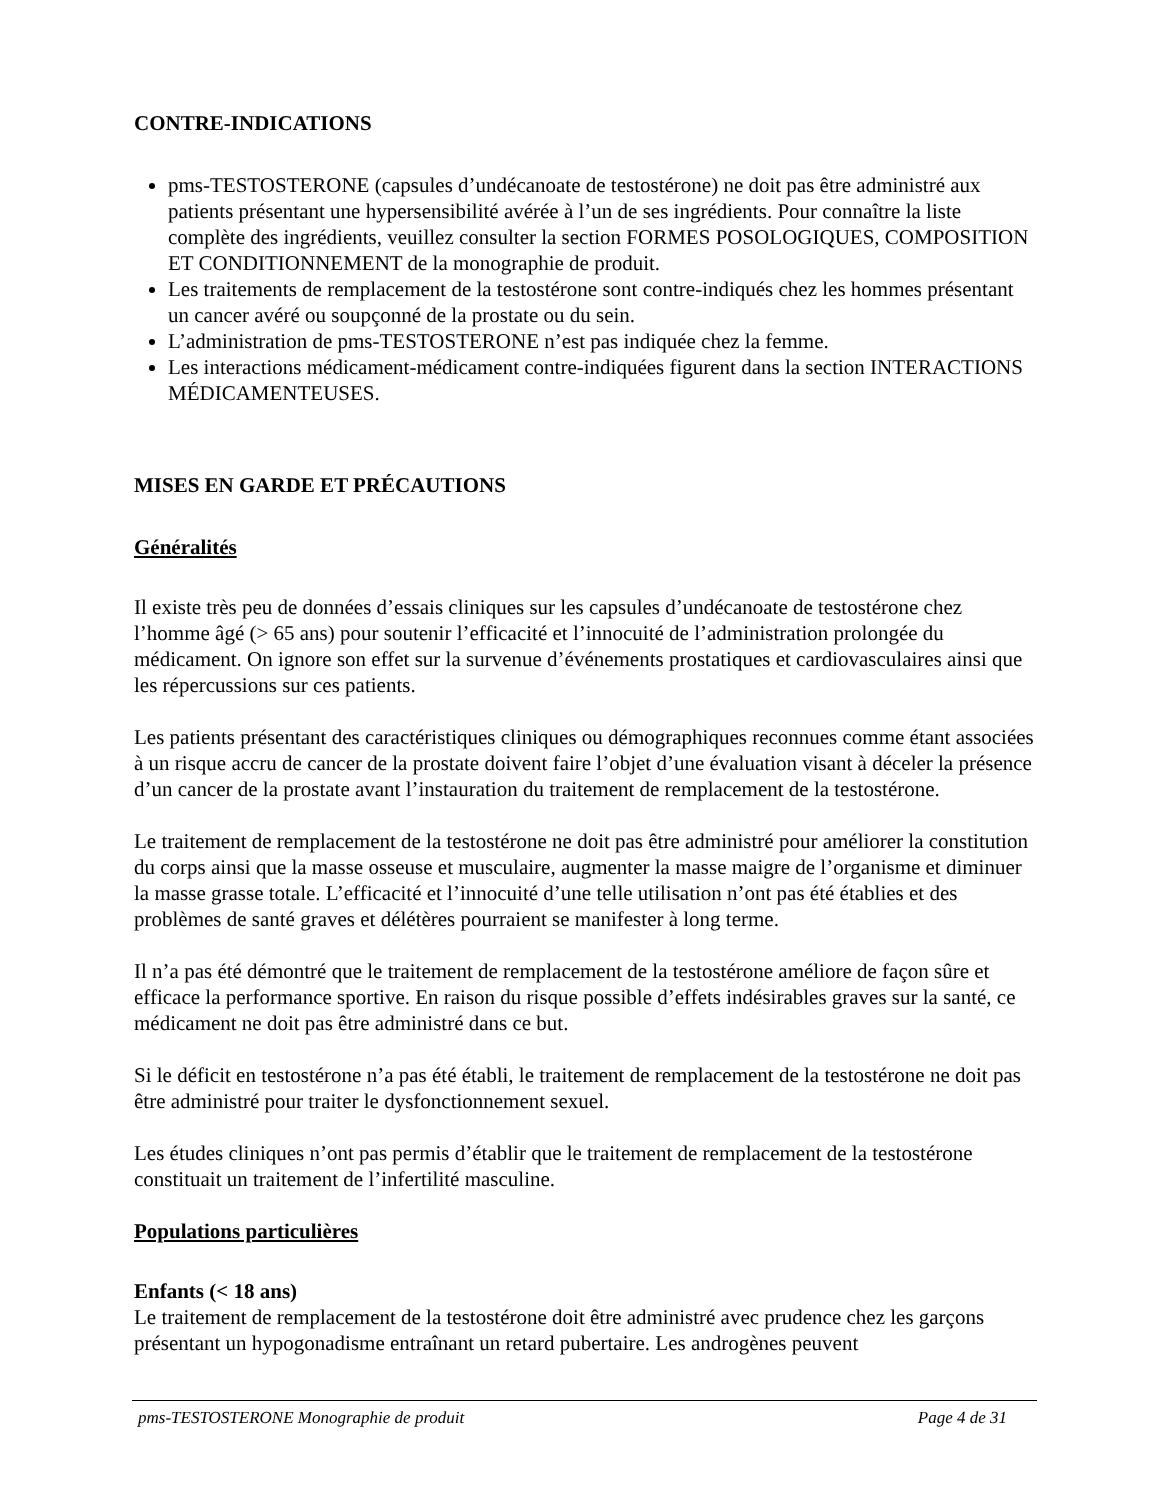CONTRE-INDICATIONS
pms-TESTOSTERONE (capsules d’undécanoate de testostérone) ne doit pas être administré aux patients présentant une hypersensibilité avérée à l’un de ses ingrédients. Pour connaître la liste complète des ingrédients, veuillez consulter la section FORMES POSOLOGIQUES, COMPOSITION ET CONDITIONNEMENT de la monographie de produit.
Les traitements de remplacement de la testostérone sont contre-indiqués chez les hommes présentant un cancer avéré ou soupçonné de la prostate ou du sein.
L’administration de pms-TESTOSTERONE n’est pas indiquée chez la femme.
Les interactions médicament-médicament contre-indiquées figurent dans la section INTERACTIONS MÉDICAMENTEUSES.
MISES EN GARDE ET PRÉCAUTIONS
Généralités
Il existe très peu de données d’essais cliniques sur les capsules d’undécanoate de testostérone chez l’homme âgé (> 65 ans) pour soutenir l’efficacité et l’innocuité de l’administration prolongée du médicament. On ignore son effet sur la survenue d’événements prostatiques et cardiovasculaires ainsi que les répercussions sur ces patients.
Les patients présentant des caractéristiques cliniques ou démographiques reconnues comme étant associées à un risque accru de cancer de la prostate doivent faire l’objet d’une évaluation visant à déceler la présence d’un cancer de la prostate avant l’instauration du traitement de remplacement de la testostérone.
Le traitement de remplacement de la testostérone ne doit pas être administré pour améliorer la constitution du corps ainsi que la masse osseuse et musculaire, augmenter la masse maigre de l’organisme et diminuer la masse grasse totale. L’efficacité et l’innocuité d’une telle utilisation n’ont pas été établies et des problèmes de santé graves et délétères pourraient se manifester à long terme.
Il n’a pas été démontré que le traitement de remplacement de la testostérone améliore de façon sûre et efficace la performance sportive. En raison du risque possible d’effets indésirables graves sur la santé, ce médicament ne doit pas être administré dans ce but.
Si le déficit en testostérone n’a pas été établi, le traitement de remplacement de la testostérone ne doit pas être administré pour traiter le dysfonctionnement sexuel.
Les études cliniques n’ont pas permis d’établir que le traitement de remplacement de la testostérone constituait un traitement de l’infertilité masculine.
Populations particulières
Enfants (< 18 ans)
Le traitement de remplacement de la testostérone doit être administré avec prudence chez les garçons présentant un hypogonadisme entraînant un retard pubertaire. Les androgènes peuvent
pms-TESTOSTERONE Monographie de produit Page 4 de 31